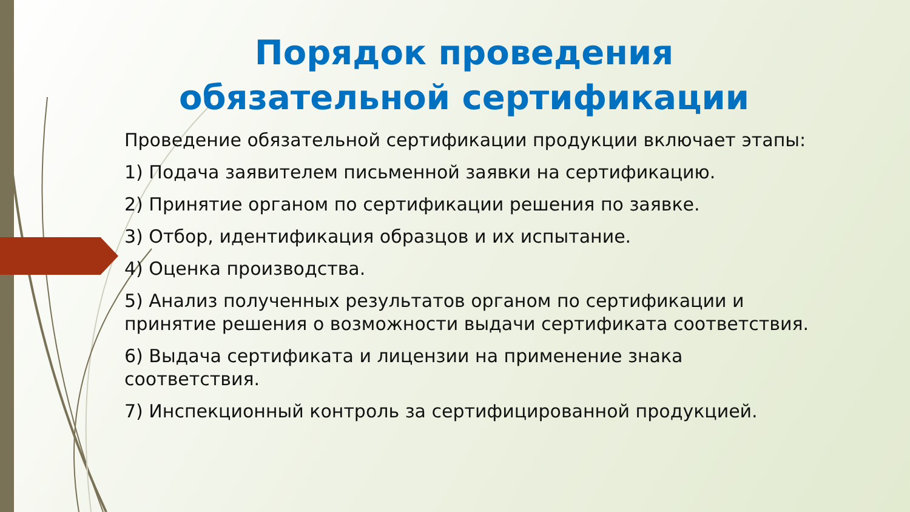Порядок проведения обязательной сертификации
Проведение обязательной сертификации продукции включает этапы:
1) Подача заявителем письменной заявки на сертификацию.
2) Принятие органом по сертификации решения по заявке.
3) Отбор, идентификация образцов и их испытание.
4) Оценка производства.
5) Анализ полученных результатов органом по сертификации и принятие решения о возможности выдачи сертификата соответствия.
6) Выдача сертификата и лицензии на применение знака соответствия.
7) Инспекционный контроль за сертифицированной продукцией.